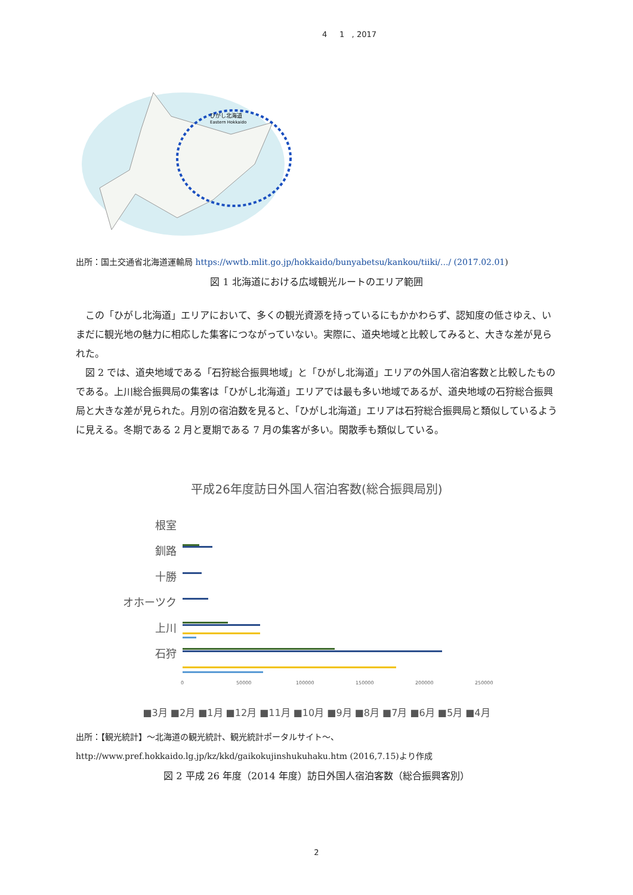4 1 , 2017
ひがし北海道
Eastern Hokkaido
出所：国土交通省北海道運輸局 https://wwtb.mlit.go.jp/hokkaido/bunyabetsu/kankou/tiiki/.../ (2017.02.01)
図 1 北海道における広域観光ルートのエリア範囲
この「ひがし北海道」エリアにおいて、多くの観光資源を持っているにもかかわらず、認知度の低さゆえ、いまだに観光地の魅力に相応した集客につながっていない。実際に、道央地域と比較してみると、大きな差が見られた。
図 2 では、道央地域である「石狩総合振興地域」と「ひがし北海道」エリアの外国人宿泊客数と比較したものである。上川総合振興局の集客は「ひがし北海道」エリアでは最も多い地域であるが、道央地域の石狩総合振興局と大きな差が見られた。月別の宿泊数を見ると、「ひがし北海道」エリアは石狩総合振興局と類似しているように見える。冬期である 2 月と夏期である 7 月の集客が多い。閑散季も類似している。
平成26年度訪日外国人宿泊客数(総合振興局別)
根室
釧路
十勝
オホーツク
上川
石狩
0
50000
100000
150000
200000
250000
■3月 ■2月 ■1月 ■12月 ■11月 ■10月 ■9月 ■8月 ■7月 ■6月 ■5月 ■4月
出所：【観光統計】～北海道の観光統計、観光統計ポータルサイト～、http://www.pref.hokkaido.lg.jp/kz/kkd/gaikokujinshukuhaku.htm (2016,7.15)より作成
図 2 平成 26 年度（2014 年度）訪日外国人宿泊客数（総合振興客別）
2